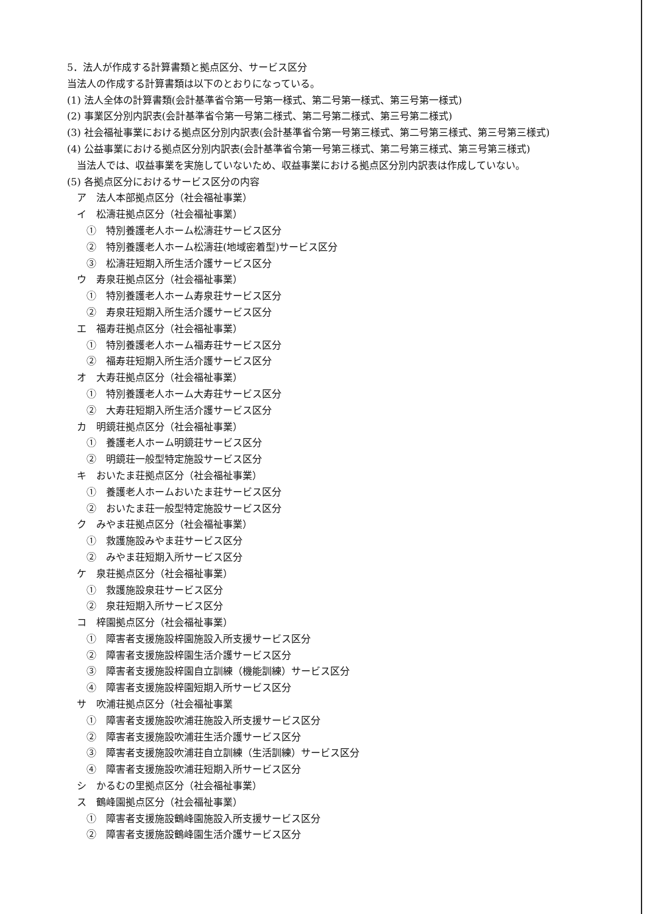5．法人が作成する計算書類と拠点区分、サービス区分
当法人の作成する計算書類は以下のとおりになっている。
(1) 法人全体の計算書類(会計基準省令第一号第一様式、第二号第一様式、第三号第一様式)
(2) 事業区分別内訳表(会計基準省令第一号第二様式、第二号第二様式、第三号第二様式)
(3) 社会福祉事業における拠点区分別内訳表(会計基準省令第一号第三様式、第二号第三様式、第三号第三様式)
(4) 公益事業における拠点区分別内訳表(会計基準省令第一号第三様式、第二号第三様式、第三号第三様式)
当法人では、収益事業を実施していないため、収益事業における拠点区分別内訳表は作成していない。
(5) 各拠点区分におけるサービス区分の内容
ア　法人本部拠点区分（社会福祉事業）
イ　松濤荘拠点区分（社会福祉事業）
①　特別養護老人ホーム松濤荘サービス区分
②　特別養護老人ホーム松濤荘(地域密着型)サービス区分
③　松濤荘短期入所生活介護サービス区分
ウ　寿泉荘拠点区分（社会福祉事業）
①　特別養護老人ホーム寿泉荘サービス区分
②　寿泉荘短期入所生活介護サービス区分
エ　福寿荘拠点区分（社会福祉事業）
①　特別養護老人ホーム福寿荘サービス区分
②　福寿荘短期入所生活介護サービス区分
オ　大寿荘拠点区分（社会福祉事業）
①　特別養護老人ホーム大寿荘サービス区分
②　大寿荘短期入所生活介護サービス区分
カ　明鏡荘拠点区分（社会福祉事業）
①　養護老人ホーム明鏡荘サービス区分
②　明鏡荘一般型特定施設サービス区分
キ　おいたま荘拠点区分（社会福祉事業）
①　養護老人ホームおいたま荘サービス区分
②　おいたま荘一般型特定施設サービス区分
ク　みやま荘拠点区分（社会福祉事業）
①　救護施設みやま荘サービス区分
②　みやま荘短期入所サービス区分
ケ　泉荘拠点区分（社会福祉事業）
①　救護施設泉荘サービス区分
②　泉荘短期入所サービス区分
コ　梓園拠点区分（社会福祉事業）
①　障害者支援施設梓園施設入所支援サービス区分
②　障害者支援施設梓園生活介護サービス区分
③　障害者支援施設梓園自立訓練（機能訓練）サービス区分
④　障害者支援施設梓園短期入所サービス区分
サ　吹浦荘拠点区分（社会福祉事業
①　障害者支援施設吹浦荘施設入所支援サービス区分
②　障害者支援施設吹浦荘生活介護サービス区分
③　障害者支援施設吹浦荘自立訓練（生活訓練）サービス区分
④　障害者支援施設吹浦荘短期入所サービス区分
シ　かるむの里拠点区分（社会福祉事業）
ス　鶴峰園拠点区分（社会福祉事業）
①　障害者支援施設鶴峰園施設入所支援サービス区分
②　障害者支援施設鶴峰園生活介護サービス区分